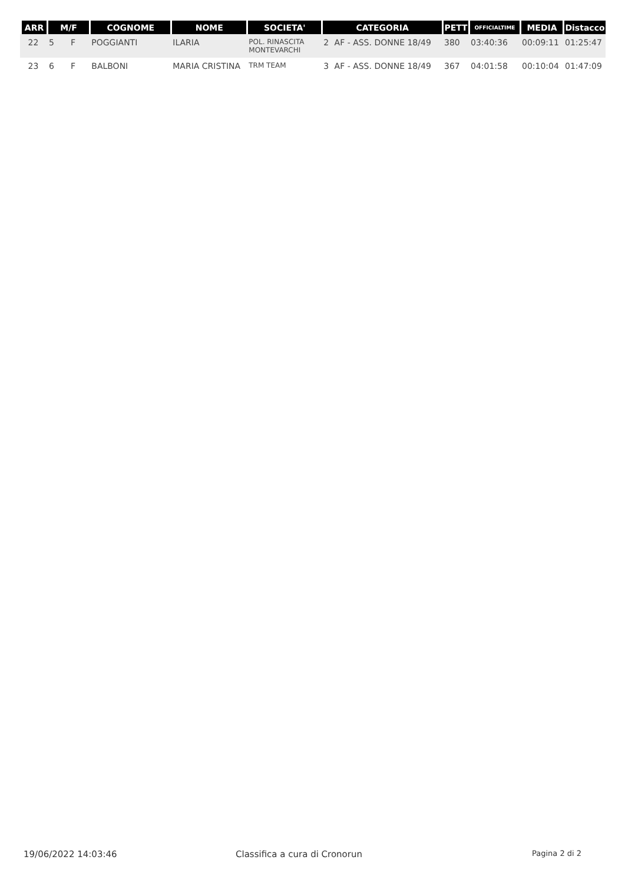| ARR | M/F | | COGNOME | NOME | SOCIETA' | CATEGORIA | | PETT | OFFICIALTIME | MEDIA | Distacco |
| --- | --- | --- | --- | --- | --- | --- | --- | --- | --- | --- | --- |
| 22 | 5 | F | POGGIANTI | ILARIA | POL. RINASCITA MONTEVARCHI | 2 | AF - ASS. DONNE 18/49 | 380 | 03:40:36 | 00:09:11 | 01:25:47 |
| 23 | 6 | F | BALBONI | MARIA CRISTINA | TRM TEAM | 3 | AF - ASS. DONNE 18/49 | 367 | 04:01:58 | 00:10:04 | 01:47:09 |
19/06/2022 14:03:46 Classifica a cura di Cronorun Pagina 2 di 2